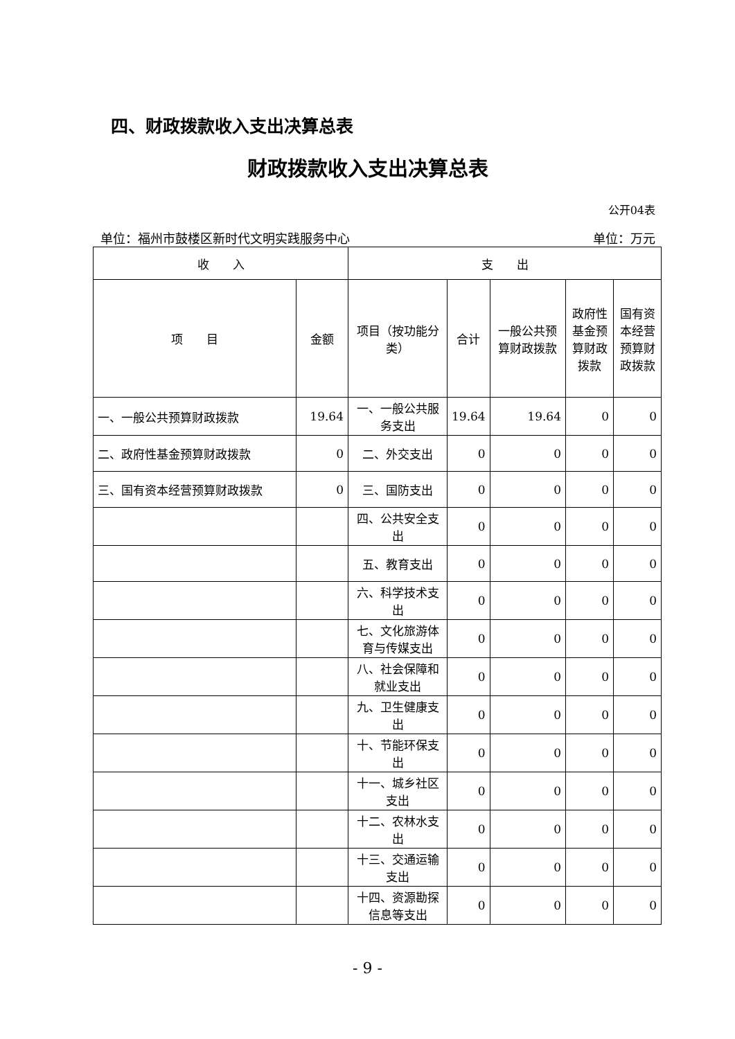四、财政拨款收入支出决算总表
财政拨款收入支出决算总表
公开04表
单位：福州市鼓楼区新时代文明实践服务中心 单位：万元
| 收 入 | | 支 出 | | | | |
| --- | --- | --- | --- | --- | --- | --- |
| 项 目 | 金额 | 项目（按功能分类） | 合计 | 一般公共预算财政拨款 | 政府性基金预算财政拨款 | 国有资本经营预算财政拨款 |
| 一、一般公共预算财政拨款 | 19.64 | 一、一般公共服务支出 | 19.64 | 19.64 | 0 | 0 |
| 二、政府性基金预算财政拨款 | 0 | 二、外交支出 | 0 | 0 | 0 | 0 |
| 三、国有资本经营预算财政拨款 | 0 | 三、国防支出 | 0 | 0 | 0 | 0 |
| | | 四、公共安全支出 | 0 | 0 | 0 | 0 |
| | | 五、教育支出 | 0 | 0 | 0 | 0 |
| | | 六、科学技术支出 | 0 | 0 | 0 | 0 |
| | | 七、文化旅游体育与传媒支出 | 0 | 0 | 0 | 0 |
| | | 八、社会保障和就业支出 | 0 | 0 | 0 | 0 |
| | | 九、卫生健康支出 | 0 | 0 | 0 | 0 |
| | | 十、节能环保支出 | 0 | 0 | 0 | 0 |
| | | 十一、城乡社区支出 | 0 | 0 | 0 | 0 |
| | | 十二、农林水支出 | 0 | 0 | 0 | 0 |
| | | 十三、交通运输支出 | 0 | 0 | 0 | 0 |
| | | 十四、资源勘探信息等支出 | 0 | 0 | 0 | 0 |
- 9 -